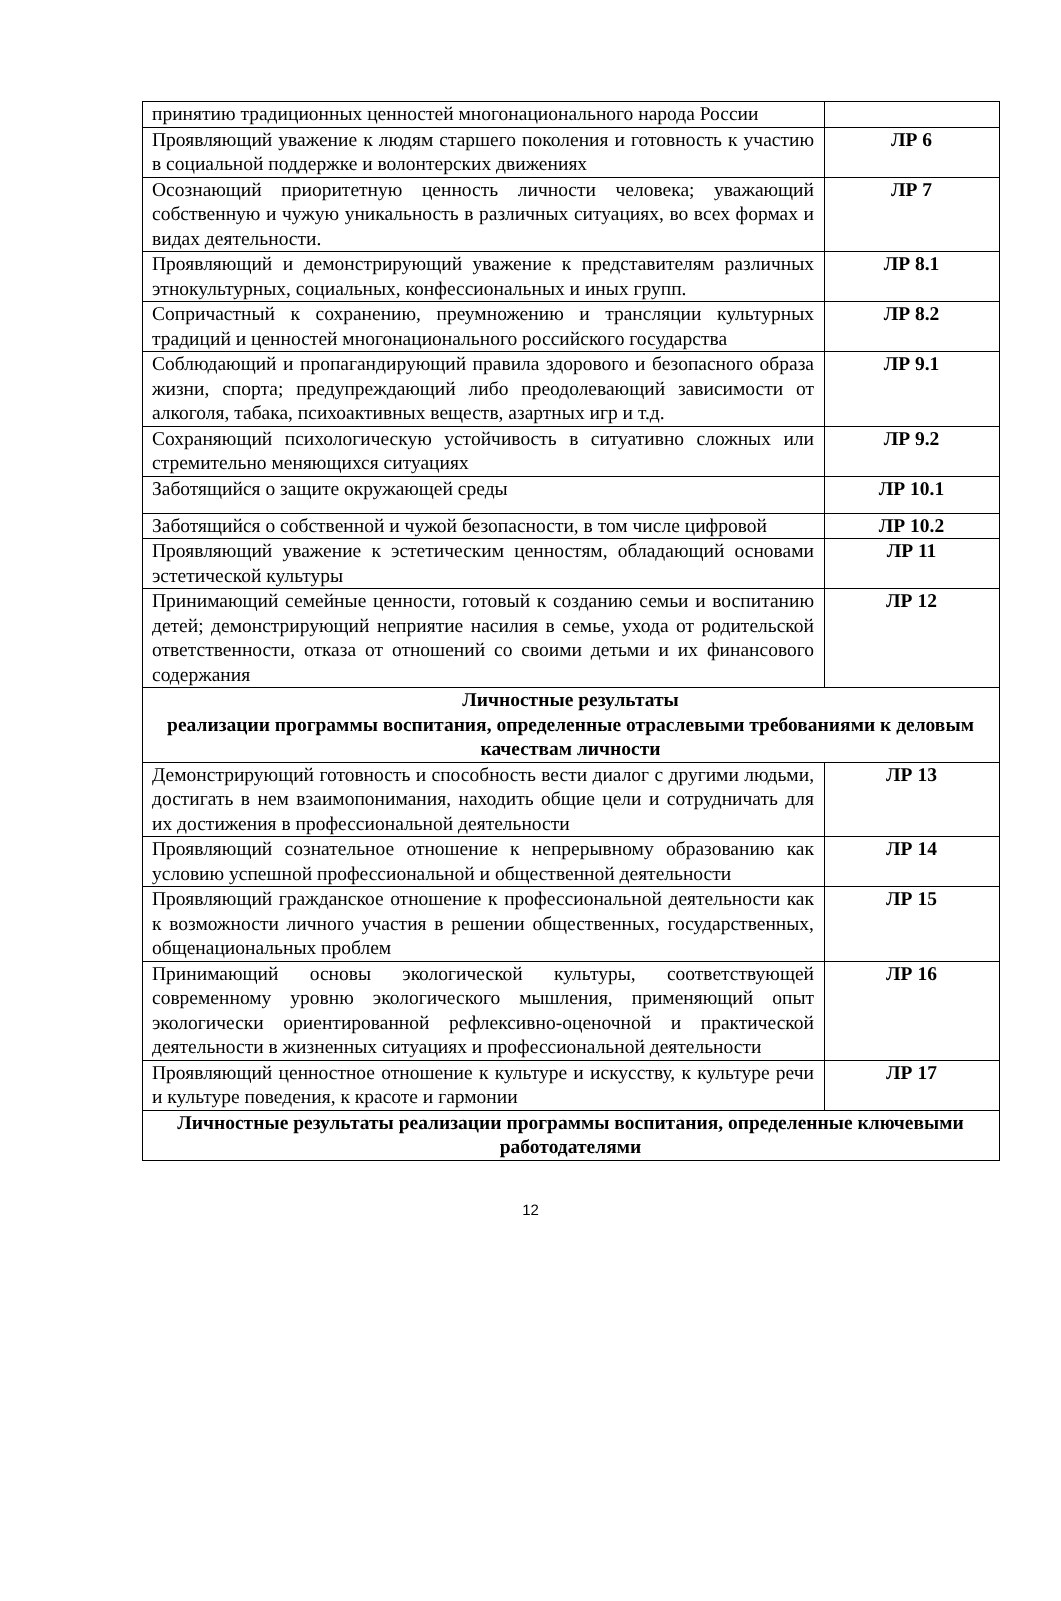| принятию традиционных ценностей многонационального народа России | |
| Проявляющий уважение к людям старшего поколения и готовность к участию в социальной поддержке и волонтерских движениях | ЛР 6 |
| Осознающий приоритетную ценность личности человека; уважающий собственную и чужую уникальность в различных ситуациях, во всех формах и видах деятельности. | ЛР 7 |
| Проявляющий и демонстрирующий уважение к представителям различных этнокультурных, социальных, конфессиональных и иных групп. | ЛР 8.1 |
| Сопричастный к сохранению, преумножению и трансляции культурных традиций и ценностей многонационального российского государства | ЛР 8.2 |
| Соблюдающий и пропагандирующий правила здорового и безопасного образа жизни, спорта; предупреждающий либо преодолевающий зависимости от алкоголя, табака, психоактивных веществ, азартных игр и т.д. | ЛР 9.1 |
| Сохраняющий психологическую устойчивость в ситуативно сложных или стремительно меняющихся ситуациях | ЛР 9.2 |
| Заботящийся о защите окружающей среды | ЛР 10.1 |
| Заботящийся о собственной и чужой безопасности, в том числе цифровой | ЛР 10.2 |
| Проявляющий уважение к эстетическим ценностям, обладающий основами эстетической культуры | ЛР 11 |
| Принимающий семейные ценности, готовый к созданию семьи и воспитанию детей; демонстрирующий неприятие насилия в семье, ухода от родительской ответственности, отказа от отношений со своими детьми и их финансового содержания | ЛР 12 |
| Личностные результаты реализации программы воспитания, определенные отраслевыми требованиями к деловым качествам личности | |
| Демонстрирующий готовность и способность вести диалог с другими людьми, достигать в нем взаимопонимания, находить общие цели и сотрудничать для их достижения в профессиональной деятельности | ЛР 13 |
| Проявляющий сознательное отношение к непрерывному образованию как условию успешной профессиональной и общественной деятельности | ЛР 14 |
| Проявляющий гражданское отношение к профессиональной деятельности как к возможности личного участия в решении общественных, государственных, общенациональных проблем | ЛР 15 |
| Принимающий основы экологической культуры, соответствующей современному уровню экологического мышления, применяющий опыт экологически ориентированной рефлексивно-оценочной и практической деятельности в жизненных ситуациях и профессиональной деятельности | ЛР 16 |
| Проявляющий ценностное отношение к культуре и искусству, к культуре речи и культуре поведения, к красоте и гармонии | ЛР 17 |
| Личностные результаты реализации программы воспитания, определенные ключевыми работодателями | |
12